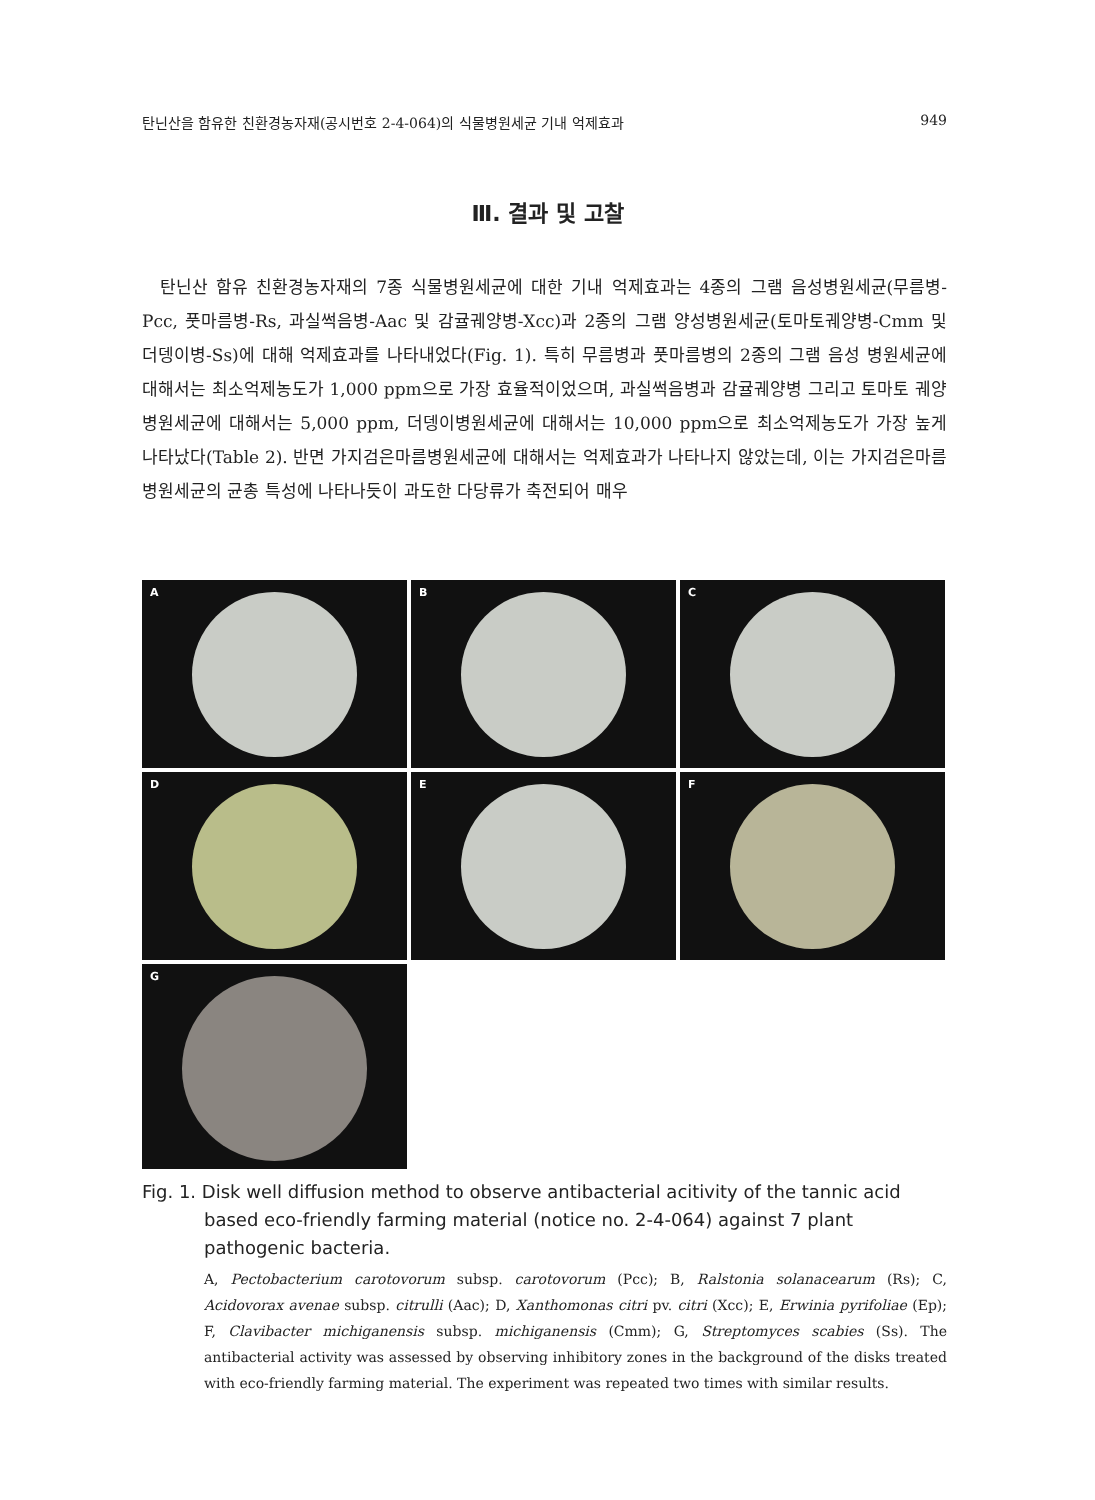탄닌산을 함유한 친환경농자재(공시번호 2-4-064)의 식물병원세균 기내 억제효과 949
Ⅲ. 결과 및 고찰
탄닌산 함유 친환경농자재의 7종 식물병원세균에 대한 기내 억제효과는 4종의 그램 음성병원세균(무름병-Pcc, 풋마름병-Rs, 과실썩음병-Aac 및 감귤궤양병-Xcc)과 2종의 그램 양성병원세균(토마토궤양병-Cmm 및 더뎅이병-Ss)에 대해 억제효과를 나타내었다(Fig. 1). 특히 무름병과 풋마름병의 2종의 그램 음성 병원세균에 대해서는 최소억제농도가 1,000 ppm으로 가장 효율적이었으며, 과실썩음병과 감귤궤양병 그리고 토마토 궤양병원세균에 대해서는 5,000 ppm, 더뎅이병원세균에 대해서는 10,000 ppm으로 최소억제농도가 가장 높게 나타났다(Table 2). 반면 가지검은마름병원세균에 대해서는 억제효과가 나타나지 않았는데, 이는 가지검은마름병원세균의 균총 특성에 나타나듯이 과도한 다당류가 축전되어 매우
A
B
C
D
E
F
G
Fig. 1. Disk well diffusion method to observe antibacterial acitivity of the tannic acid based eco-friendly farming material (notice no. 2-4-064) against 7 plant pathogenic bacteria.
A, Pectobacterium carotovorum subsp. carotovorum (Pcc); B, Ralstonia solanacearum (Rs); C, Acidovorax avenae subsp. citrulli (Aac); D, Xanthomonas citri pv. citri (Xcc); E, Erwinia pyrifoliae (Ep); F, Clavibacter michiganensis subsp. michiganensis (Cmm); G, Streptomyces scabies (Ss). The antibacterial activity was assessed by observing inhibitory zones in the background of the disks treated with eco-friendly farming material. The experiment was repeated two times with similar results.